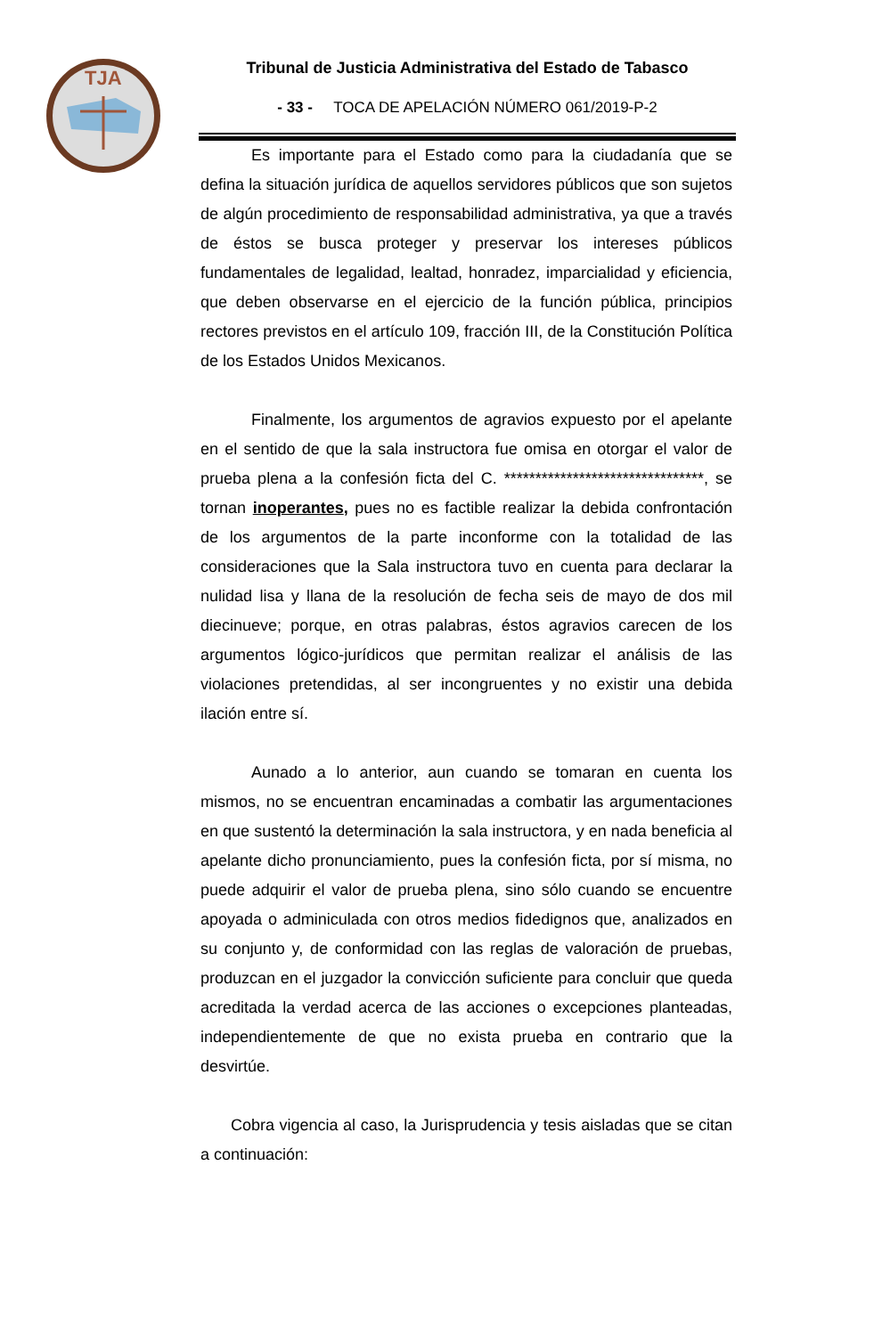TJA
Tribunal de Justicia Administrativa del Estado de Tabasco
- 33 - TOCA DE APELACIÓN NÚMERO 061/2019-P-2
Es importante para el Estado como para la ciudadanía que se defina la situación jurídica de aquellos servidores públicos que son sujetos de algún procedimiento de responsabilidad administrativa, ya que a través de éstos se busca proteger y preservar los intereses públicos fundamentales de legalidad, lealtad, honradez, imparcialidad y eficiencia, que deben observarse en el ejercicio de la función pública, principios rectores previstos en el artículo 109, fracción III, de la Constitución Política de los Estados Unidos Mexicanos.
Finalmente, los argumentos de agravios expuesto por el apelante en el sentido de que la sala instructora fue omisa en otorgar el valor de prueba plena a la confesión ficta del C. ********************************, se tornan inoperantes, pues no es factible realizar la debida confrontación de los argumentos de la parte inconforme con la totalidad de las consideraciones que la Sala instructora tuvo en cuenta para declarar la nulidad lisa y llana de la resolución de fecha seis de mayo de dos mil diecinueve; porque, en otras palabras, éstos agravios carecen de los argumentos lógico-jurídicos que permitan realizar el análisis de las violaciones pretendidas, al ser incongruentes y no existir una debida ilación entre sí.
Aunado a lo anterior, aun cuando se tomaran en cuenta los mismos, no se encuentran encaminadas a combatir las argumentaciones en que sustentó la determinación la sala instructora, y en nada beneficia al apelante dicho pronunciamiento, pues la confesión ficta, por sí misma, no puede adquirir el valor de prueba plena, sino sólo cuando se encuentre apoyada o adminiculada con otros medios fidedignos que, analizados en su conjunto y, de conformidad con las reglas de valoración de pruebas, produzcan en el juzgador la convicción suficiente para concluir que queda acreditada la verdad acerca de las acciones o excepciones planteadas, independientemente de que no exista prueba en contrario que la desvirtúe.
Cobra vigencia al caso, la Jurisprudencia y tesis aisladas que se citan a continuación: